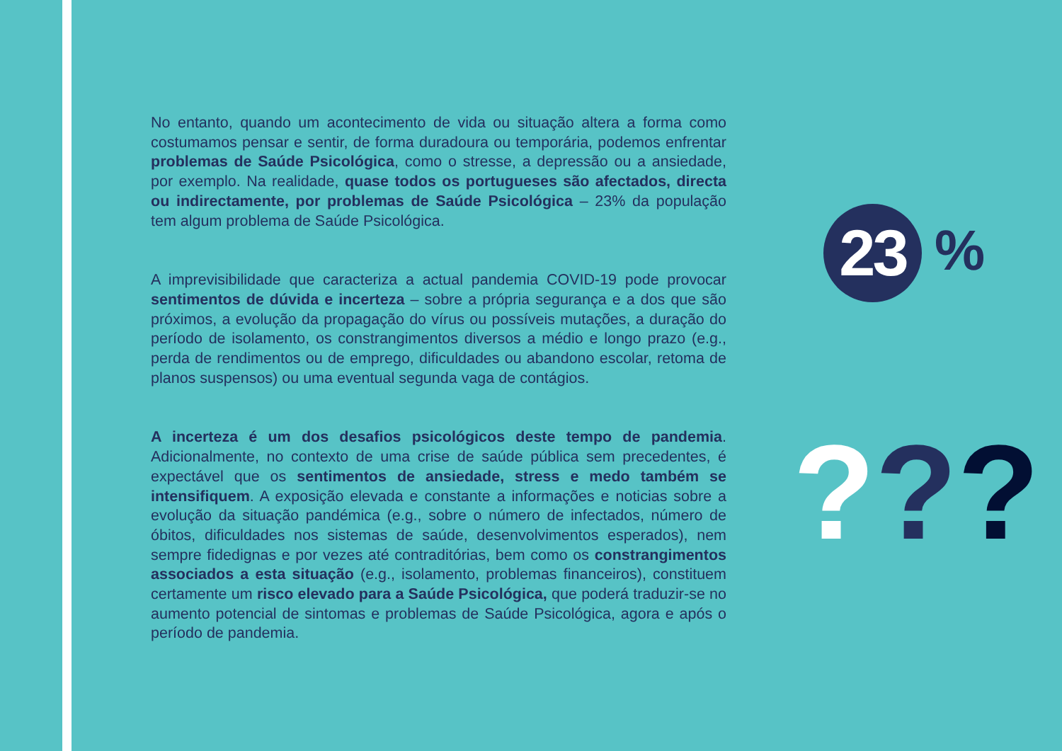No entanto, quando um acontecimento de vida ou situação altera a forma como costumamos pensar e sentir, de forma duradoura ou temporária, podemos enfrentar problemas de Saúde Psicológica, como o stresse, a depressão ou a ansiedade, por exemplo. Na realidade, quase todos os portugueses são afectados, directa ou indirectamente, por problemas de Saúde Psicológica – 23% da população tem algum problema de Saúde Psicológica.
A imprevisibilidade que caracteriza a actual pandemia COVID-19 pode provocar sentimentos de dúvida e incerteza – sobre a própria segurança e a dos que são próximos, a evolução da propagação do vírus ou possíveis mutações, a duração do período de isolamento, os constrangimentos diversos a médio e longo prazo (e.g., perda de rendimentos ou de emprego, dificuldades ou abandono escolar, retoma de planos suspensos) ou uma eventual segunda vaga de contágios.
A incerteza é um dos desafios psicológicos deste tempo de pandemia. Adicionalmente, no contexto de uma crise de saúde pública sem precedentes, é expectável que os sentimentos de ansiedade, stress e medo também se intensifiquem. A exposição elevada e constante a informações e noticias sobre a evolução da situação pandémica (e.g., sobre o número de infectados, número de óbitos, dificuldades nos sistemas de saúde, desenvolvimentos esperados), nem sempre fidedignas e por vezes até contraditórias, bem como os constrangimentos associados a esta situação (e.g., isolamento, problemas financeiros), constituem certamente um risco elevado para a Saúde Psicológica, que poderá traduzir-se no aumento potencial de sintomas e problemas de Saúde Psicológica, agora e após o período de pandemia.
23
%
???